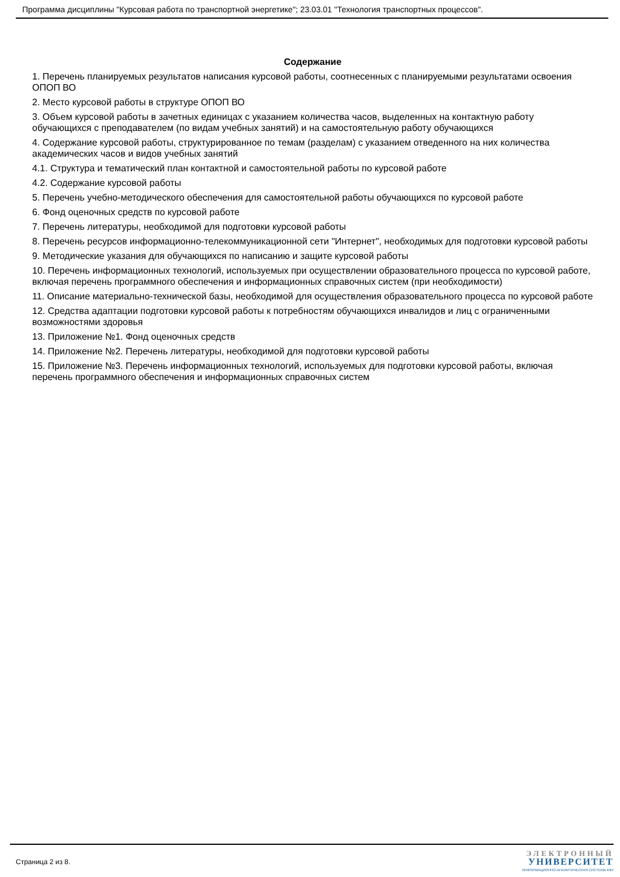Программа дисциплины "Курсовая работа по транспортной энергетике"; 23.03.01 "Технология транспортных процессов".
Содержание
1. Перечень планируемых результатов написания курсовой работы, соотнесенных с планируемыми результатами освоения ОПОП ВО
2. Место курсовой работы в структуре ОПОП ВО
3. Объем курсовой работы в зачетных единицах с указанием количества часов, выделенных на контактную работу обучающихся с преподавателем (по видам учебных занятий) и на самостоятельную работу обучающихся
4. Содержание курсовой работы, структурированное по темам (разделам) с указанием отведенного на них количества академических часов и видов учебных занятий
4.1. Структура и тематический план контактной и самостоятельной работы по курсовой работе
4.2. Содержание курсовой работы
5. Перечень учебно-методического обеспечения для самостоятельной работы обучающихся по курсовой работе
6. Фонд оценочных средств по курсовой работе
7. Перечень литературы, необходимой для подготовки курсовой работы
8. Перечень ресурсов информационно-телекоммуникационной сети "Интернет", необходимых для подготовки курсовой работы
9. Методические указания для обучающихся по написанию и защите курсовой работы
10. Перечень информационных технологий, используемых при осуществлении образовательного процесса по курсовой работе, включая перечень программного обеспечения и информационных справочных систем (при необходимости)
11. Описание материально-технической базы, необходимой для осуществления образовательного процесса по курсовой работе
12. Средства адаптации подготовки курсовой работы к потребностям обучающихся инвалидов и лиц с ограниченными возможностями здоровья
13. Приложение №1. Фонд оценочных средств
14. Приложение №2. Перечень литературы, необходимой для подготовки курсовой работы
15. Приложение №3. Перечень информационных технологий, используемых для подготовки курсовой работы, включая перечень программного обеспечения и информационных справочных систем
Страница 2 из 8.
ЭЛЕКТРОННЫЙ
УНИВЕРСИТЕТ
ИНФОРМАЦИОННО-АНАЛИТИЧЕСКАЯ СИСТЕМА КФУ